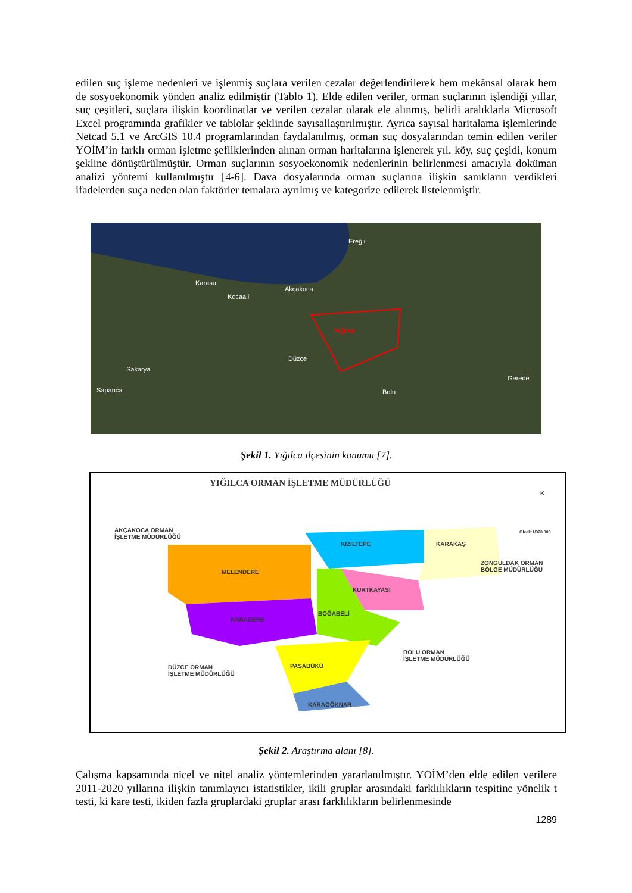edilen suç işleme nedenleri ve işlenmiş suçlara verilen cezalar değerlendirilerek hem mekânsal olarak hem de sosyoekonomik yönden analiz edilmiştir (Tablo 1). Elde edilen veriler, orman suçlarının işlendiği yıllar, suç çeşitleri, suçlara ilişkin koordinatlar ve verilen cezalar olarak ele alınmış, belirli aralıklarla Microsoft Excel programında grafikler ve tablolar şeklinde sayısallaştırılmıştır. Ayrıca sayısal haritalama işlemlerinde Netcad 5.1 ve ArcGIS 10.4 programlarından faydalanılmış, orman suç dosyalarından temin edilen veriler YOİM’in farklı orman işletme şefliklerinden alınan orman haritalarına işlenerek yıl, köy, suç çeşidi, konum şekline dönüştürülmüştür. Orman suçlarının sosyoekonomik nedenlerinin belirlenmesi amacıyla doküman analizi yöntemi kullanılmıştır [4-6]. Dava dosyalarında orman suçlarına ilişkin sanıkların verdikleri ifadelerden suça neden olan faktörler temalara ayrılmış ve kategorize edilerek listelenmiştir.
Ereğli
Karasu
Akçakoca
Kocaali
Yığılca
Düzce
Sakarya
Gerede
Bolu Sapanca
Şekil 1. Yığılca ilçesinin konumu [7].
YIĞILCA ORMAN İŞLETME MÜDÜRLÜĞÜ
K
Ölçek:1/320.000
AKÇAKOCA ORMAN
İŞLETME MÜDÜRLÜĞÜ
KIZILTEPE KARAKAŞ
ZONGULDAK ORMAN
BÖLGE MÜDÜRLÜĞÜ
MELENDERE
KURTKAYASI
BOĞABELİ
KARADERE
BOLU ORMAN
İŞLETME MÜDÜRLÜĞÜ
DÜZCE ORMAN
İŞLETME MÜDÜRLÜĞÜ
PAŞABÜKÜ
KARAGÖKNAR
Şekil 2. Araştırma alanı [8].
Çalışma kapsamında nicel ve nitel analiz yöntemlerinden yararlanılmıştır. YOİM’den elde edilen verilere 2011-2020 yıllarına ilişkin tanımlayıcı istatistikler, ikili gruplar arasındaki farklılıkların tespitine yönelik t testi, ki kare testi, ikiden fazla gruplardaki gruplar arası farklılıkların belirlenmesinde
1289